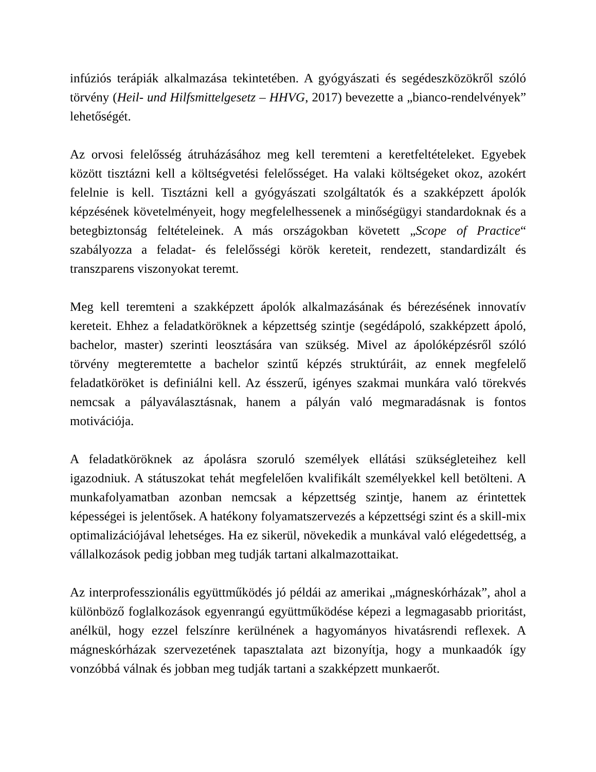infúziós terápiák alkalmazása tekintetében. A gyógyászati és segédeszközökről szóló törvény (Heil- und Hilfsmittelgesetz – HHVG, 2017) bevezette a „bianco-rendelvények” lehetőségét.
Az orvosi felelősség átruházásához meg kell teremteni a keretfeltételeket. Egyebek között tisztázni kell a költségvetési felelősséget. Ha valaki költségeket okoz, azokért felelnie is kell. Tisztázni kell a gyógyászati szolgáltatók és a szakképzett ápolók képzésének követelményeit, hogy megfelelhessenek a minőségügyi standardoknak és a betegbiztonság feltételeinek. A más országokban követett „Scope of Practice“ szabályozza a feladat- és felelősségi körök kereteit, rendezett, standardizált és transzparens viszonyokat teremt.
Meg kell teremteni a szakképzett ápolók alkalmazásának és bérezésének innovatív kereteit. Ehhez a feladatköröknek a képzettség szintje (segédápoló, szakképzett ápoló, bachelor, master) szerinti leosztására van szükség. Mivel az ápolóképzésről szóló törvény megteremtette a bachelor szintű képzés struktúráit, az ennek megfelelő feladatköröket is definiálni kell. Az ésszerű, igényes szakmai munkára való törekvés nemcsak a pályaválasztásnak, hanem a pályán való megmaradásnak is fontos motivációja.
A feladatköröknek az ápolásra szoruló személyek ellátási szükségleteihez kell igazodniuk. A státuszokat tehát megfelelően kvalifikált személyekkel kell betölteni. A munkafolyamatban azonban nemcsak a képzettség szintje, hanem az érintettek képességei is jelentősek. A hatékony folyamatszervezés a képzettségi szint és a skill-mix optimalizációjával lehetséges. Ha ez sikerül, növekedik a munkával való elégedettség, a vállalkozások pedig jobban meg tudják tartani alkalmazottaikat.
Az interprofesszionális együttműködés jó példái az amerikai „mágneskórházak”, ahol a különböző foglalkozások egyenrangú együttműködése képezi a legmagasabb prioritást, anélkül, hogy ezzel felszínre kerülnének a hagyományos hivatásrendi reflexek. A mágneskórházak szervezetének tapasztalata azt bizonyítja, hogy a munkaadók így vonzóbbá válnak és jobban meg tudják tartani a szakképzett munkaerőt.